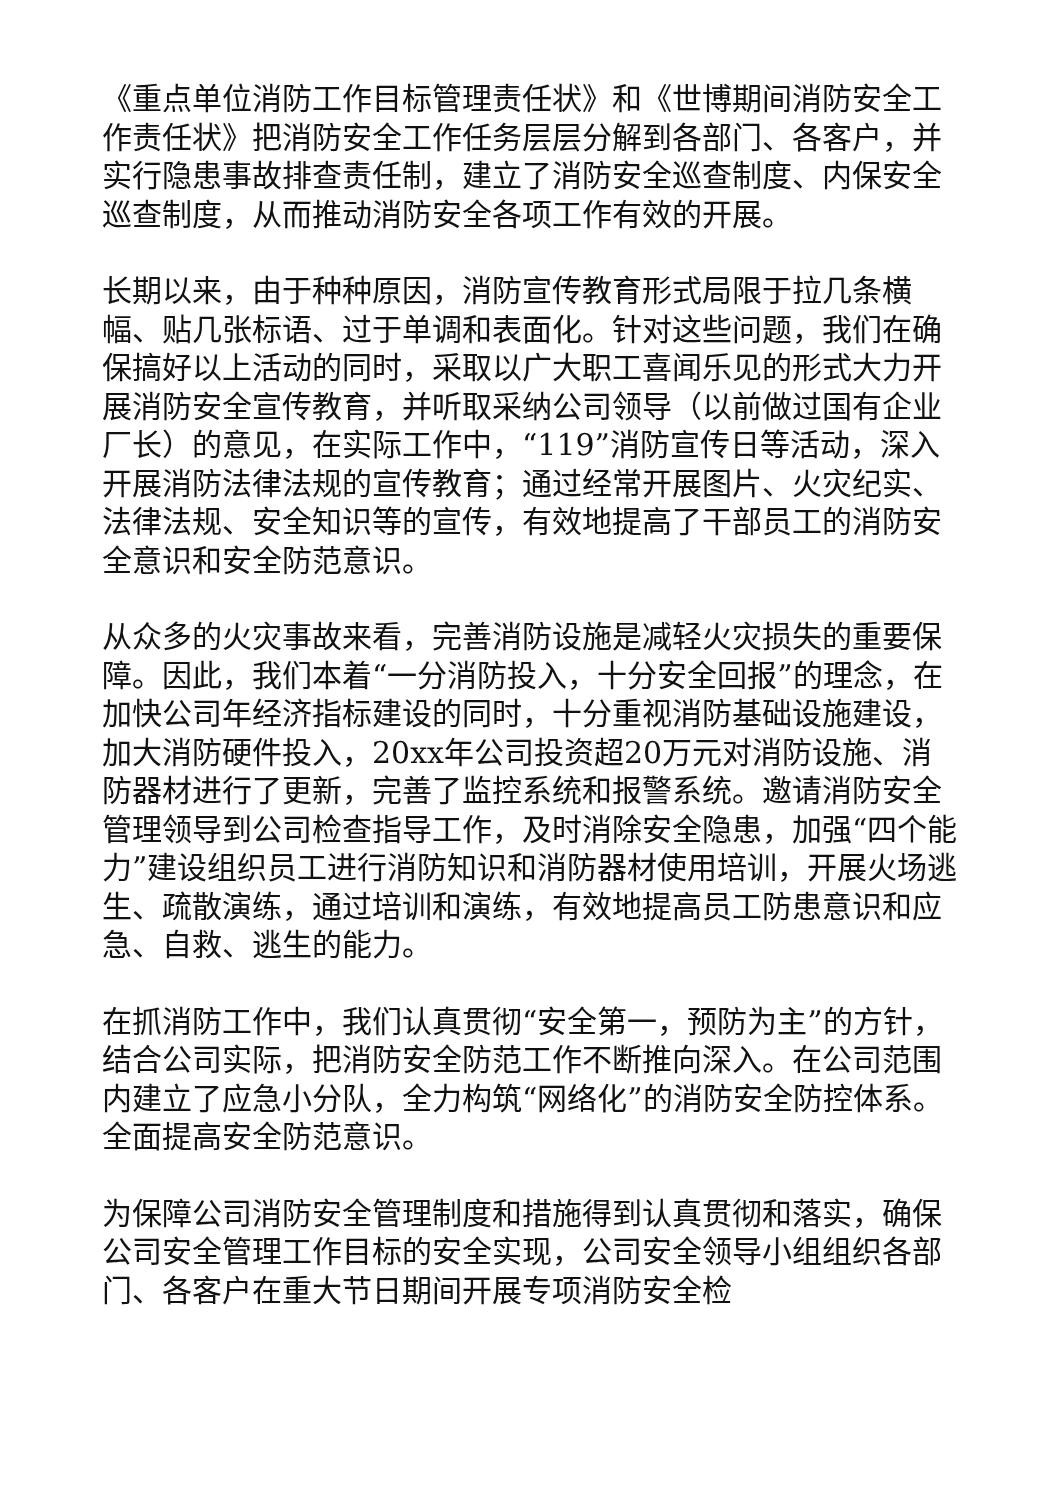《重点单位消防工作目标管理责任状》和《世博期间消防安全工作责任状》把消防安全工作任务层层分解到各部门、各客户，并实行隐患事故排查责任制，建立了消防安全巡查制度、内保安全巡查制度，从而推动消防安全各项工作有效的开展。
长期以来，由于种种原因，消防宣传教育形式局限于拉几条横幅、贴几张标语、过于单调和表面化。针对这些问题，我们在确保搞好以上活动的同时，采取以广大职工喜闻乐见的形式大力开展消防安全宣传教育，并听取采纳公司领导（以前做过国有企业厂长）的意见，在实际工作中，“119”消防宣传日等活动，深入开展消防法律法规的宣传教育；通过经常开展图片、火灾纪实、法律法规、安全知识等的宣传，有效地提高了干部员工的消防安全意识和安全防范意识。
从众多的火灾事故来看，完善消防设施是减轻火灾损失的重要保障。因此，我们本着“一分消防投入，十分安全回报”的理念，在加快公司年经济指标建设的同时，十分重视消防基础设施建设，加大消防硬件投入，20xx年公司投资超20万元对消防设施、消防器材进行了更新，完善了监控系统和报警系统。邀请消防安全管理领导到公司检查指导工作，及时消除安全隐患，加强“四个能力”建设组织员工进行消防知识和消防器材使用培训，开展火场逃生、疏散演练，通过培训和演练，有效地提高员工防患意识和应急、自救、逃生的能力。
在抓消防工作中，我们认真贯彻“安全第一，预防为主”的方针，结合公司实际，把消防安全防范工作不断推向深入。在公司范围内建立了应急小分队，全力构筑“网络化”的消防安全防控体系。全面提高安全防范意识。
为保障公司消防安全管理制度和措施得到认真贯彻和落实，确保公司安全管理工作目标的安全实现，公司安全领导小组组织各部门、各客户在重大节日期间开展专项消防安全检